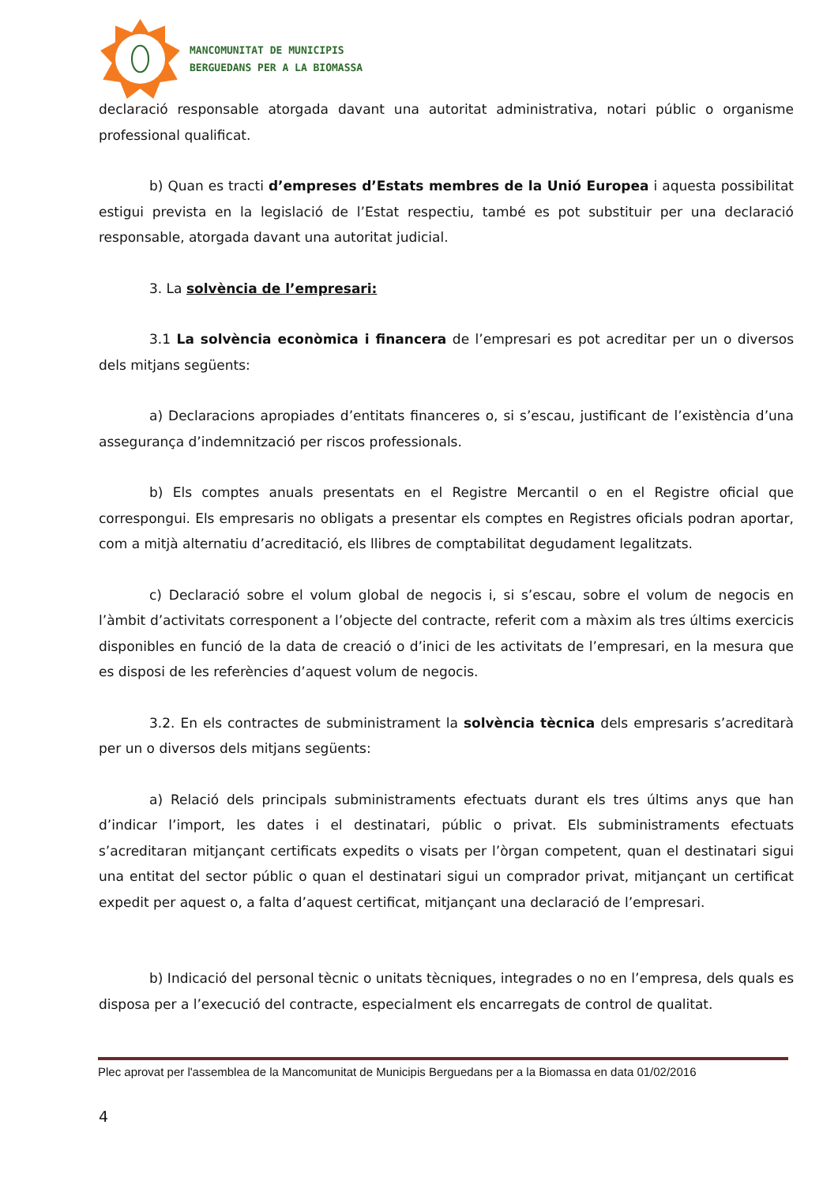MANCOMUNITAT DE MUNICIPIS
BERGUEDANS PER A LA BIOMASSA
declaració responsable atorgada davant una autoritat administrativa, notari públic o organisme professional qualificat.
b) Quan es tracti d’empreses d’Estats membres de la Unió Europea i aquesta possibilitat estigui prevista en la legislació de l’Estat respectiu, també es pot substituir per una declaració responsable, atorgada davant una autoritat judicial.
3. La solvència de l’empresari:
3.1 La solvència econòmica i financera de l’empresari es pot acreditar per un o diversos dels mitjans següents:
a) Declaracions apropiades d’entitats financeres o, si s’escau, justificant de l’existència d’una assegurança d’indemnització per riscos professionals.
b) Els comptes anuals presentats en el Registre Mercantil o en el Registre oficial que correspongui. Els empresaris no obligats a presentar els comptes en Registres oficials podran aportar, com a mitjà alternatiu d’acreditació, els llibres de comptabilitat degudament legalitzats.
c) Declaració sobre el volum global de negocis i, si s’escau, sobre el volum de negocis en l’àmbit d’activitats corresponent a l’objecte del contracte, referit com a màxim als tres últims exercicis disponibles en funció de la data de creació o d’inici de les activitats de l’empresari, en la mesura que es disposi de les referències d’aquest volum de negocis.
3.2. En els contractes de subministrament la solvència tècnica dels empresaris s’acreditarà per un o diversos dels mitjans següents:
a) Relació dels principals subministraments efectuats durant els tres últims anys que han d’indicar l’import, les dates i el destinatari, públic o privat. Els subministraments efectuats s’acreditaran mitjançant certificats expedits o visats per l’òrgan competent, quan el destinatari sigui una entitat del sector públic o quan el destinatari sigui un comprador privat, mitjançant un certificat expedit per aquest o, a falta d’aquest certificat, mitjançant una declaració de l’empresari.
b) Indicació del personal tècnic o unitats tècniques, integrades o no en l’empresa, dels quals es disposa per a l’execució del contracte, especialment els encarregats de control de qualitat.
Plec aprovat per l'assemblea de la Mancomunitat de Municipis Berguedans per a la Biomassa en data 01/02/2016
4